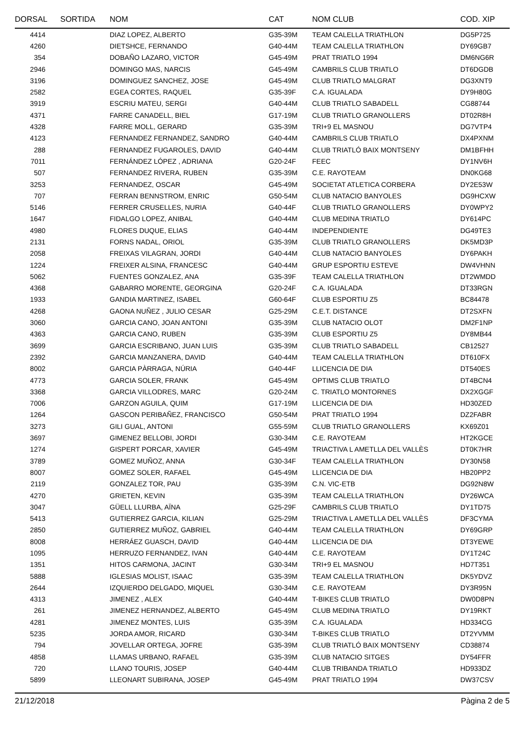| DORSAL | SORTIDA | NOM | CAT | NOM CLUB | COD. XIP |
| --- | --- | --- | --- | --- | --- |
| 4414 | | DIAZ LOPEZ, ALBERTO | G35-39M | TEAM CALELLA TRIATHLON | DG5P725 |
| 4260 | | DIETSHCE, FERNANDO | G40-44M | TEAM CALELLA TRIATHLON | DY69GB7 |
| 354 | | DOBAÑO LAZARO, VICTOR | G45-49M | PRAT TRIATLO 1994 | DM6NG6R |
| 2946 | | DOMINGO MAS, NARCIS | G45-49M | CAMBRILS CLUB TRIATLO | DT6DGDB |
| 3196 | | DOMINGUEZ SANCHEZ, JOSE | G45-49M | CLUB TRIATLO MALGRAT | DG3XNT9 |
| 2582 | | EGEA CORTES, RAQUEL | G35-39F | C.A. IGUALADA | DY9H80G |
| 3919 | | ESCRIU MATEU, SERGI | G40-44M | CLUB TRIATLO SABADELL | CG88744 |
| 4371 | | FARRE CANADELL, BIEL | G17-19M | CLUB TRIATLO GRANOLLERS | DT02R8H |
| 4328 | | FARRE MOLL, GERARD | G35-39M | TRI+9 EL MASNOU | DG7VTP4 |
| 4123 | | FERNANDEZ FERNANDEZ, SANDRO | G40-44M | CAMBRILS CLUB TRIATLO | DX4PXNM |
| 288 | | FERNANDEZ FUGAROLES, DAVID | G40-44M | CLUB TRIATLÓ BAIX MONTSENY | DM1BFHH |
| 7011 | | FERNÁNDEZ LÓPEZ , ADRIANA | G20-24F | FEEC | DY1NV6H |
| 507 | | FERNANDEZ RIVERA, RUBEN | G35-39M | C.E. RAYOTEAM | DN0KG68 |
| 3253 | | FERNANDEZ, OSCAR | G45-49M | SOCIETAT ATLETICA CORBERA | DY2E53W |
| 707 | | FERRAN BENNSTROM, ENRIC | G50-54M | CLUB NATACIO BANYOLES | DG9HCXW |
| 5146 | | FERRER CRUSELLES, NURIA | G40-44F | CLUB TRIATLO GRANOLLERS | DY0WPY2 |
| 1647 | | FIDALGO LOPEZ, ANIBAL | G40-44M | CLUB MEDINA TRIATLO | DY614PC |
| 4980 | | FLORES DUQUE, ELIAS | G40-44M | INDEPENDIENTE | DG49TE3 |
| 2131 | | FORNS NADAL, ORIOL | G35-39M | CLUB TRIATLO GRANOLLERS | DK5MD3P |
| 2058 | | FREIXAS VILAGRAN, JORDI | G40-44M | CLUB NATACIO BANYOLES | DY6PAKH |
| 1224 | | FREIXER ALSINA, FRANCESC | G40-44M | GRUP ESPORTIU ESTEVE | DW4VHNN |
| 5062 | | FUENTES GONZALEZ, ANA | G35-39F | TEAM CALELLA TRIATHLON | DT2WMDD |
| 4368 | | GABARRO MORENTE, GEORGINA | G20-24F | C.A. IGUALADA | DT33RGN |
| 1933 | | GANDIA MARTINEZ, ISABEL | G60-64F | CLUB ESPORTIU Z5 | BC84478 |
| 4268 | | GAONA NUÑEZ , JULIO CESAR | G25-29M | C.E.T. DISTANCE | DT2SXFN |
| 3060 | | GARCIA CANO, JOAN ANTONI | G35-39M | CLUB NATACIO OLOT | DM2F1NP |
| 4363 | | GARCIA CANO, RUBEN | G35-39M | CLUB ESPORTIU Z5 | DY8MB44 |
| 3699 | | GARCIA ESCRIBANO, JUAN LUIS | G35-39M | CLUB TRIATLO SABADELL | CB12527 |
| 2392 | | GARCIA MANZANERA, DAVID | G40-44M | TEAM CALELLA TRIATHLON | DT610FX |
| 8002 | | GARCIA PÀRRAGA, NÚRIA | G40-44F | LLICENCIA DE DIA | DT540ES |
| 4773 | | GARCIA SOLER, FRANK | G45-49M | OPTIMS CLUB TRIATLO | DT4BCN4 |
| 3368 | | GARCIA VILLODRES, MARC | G20-24M | C. TRIATLO MONTORNES | DX2XGGF |
| 7006 | | GARZON AGUILA, QUIM | G17-19M | LLICENCIA DE DIA | HD30ZED |
| 1264 | | GASCON PERIBAÑEZ, FRANCISCO | G50-54M | PRAT TRIATLO 1994 | DZ2FABR |
| 3273 | | GILI GUAL, ANTONI | G55-59M | CLUB TRIATLO GRANOLLERS | KX69Z01 |
| 3697 | | GIMENEZ BELLOBI, JORDI | G30-34M | C.E. RAYOTEAM | HT2KGCE |
| 1274 | | GISPERT PORCAR, XAVIER | G45-49M | TRIACTIVA L AMETLLA DEL VALLÈS | DT0K7HR |
| 3789 | | GOMEZ MUÑOZ, ANNA | G30-34F | TEAM CALELLA TRIATHLON | DY30N58 |
| 8007 | | GOMEZ SOLER, RAFAEL | G45-49M | LLICENCIA DE DIA | HB20PP2 |
| 2119 | | GONZALEZ TOR, PAU | G35-39M | C.N. VIC-ETB | DG92N8W |
| 4270 | | GRIETEN, KEVIN | G35-39M | TEAM CALELLA TRIATHLON | DY26WCA |
| 3047 | | GÜELL LLURBA, AÏNA | G25-29F | CAMBRILS CLUB TRIATLO | DY1TD75 |
| 5413 | | GUTIERREZ GARCIA, KILIAN | G25-29M | TRIACTIVA L AMETLLA DEL VALLÈS | DF3CYMA |
| 2850 | | GUTIERREZ MUÑOZ, GABRIEL | G40-44M | TEAM CALELLA TRIATHLON | DY69GRP |
| 8008 | | HERRÁEZ GUASCH, DAVID | G40-44M | LLICENCIA DE DIA | DT3YEWE |
| 1095 | | HERRUZO FERNANDEZ, IVAN | G40-44M | C.E. RAYOTEAM | DY1T24C |
| 1351 | | HITOS CARMONA, JACINT | G30-34M | TRI+9 EL MASNOU | HD7T351 |
| 5888 | | IGLESIAS MOLIST, ISAAC | G35-39M | TEAM CALELLA TRIATHLON | DK5YDVZ |
| 2644 | | IZQUIERDO DELGADO, MIQUEL | G30-34M | C.E. RAYOTEAM | DY3R95N |
| 4313 | | JIMENEZ , ALEX | G40-44M | T-BIKES CLUB TRIATLO | DW0D8PN |
| 261 | | JIMENEZ HERNANDEZ, ALBERTO | G45-49M | CLUB MEDINA TRIATLO | DY19RKT |
| 4281 | | JIMENEZ MONTES, LUIS | G35-39M | C.A. IGUALADA | HD334CG |
| 5235 | | JORDA AMOR, RICARD | G30-34M | T-BIKES CLUB TRIATLO | DT2YVMM |
| 794 | | JOVELLAR ORTEGA, JOFRE | G35-39M | CLUB TRIATLÓ BAIX MONTSENY | CD38874 |
| 4858 | | LLAMAS URBANO, RAFAEL | G35-39M | CLUB NATACIO SITGES | DY54FFR |
| 720 | | LLANO TOURIS, JOSEP | G40-44M | CLUB TRIBANDA TRIATLO | HD933DZ |
| 5899 | | LLEONART SUBIRANA, JOSEP | G45-49M | PRAT TRIATLO 1994 | DW37CSV |
21/12/2018 Pàgina 2 de 5